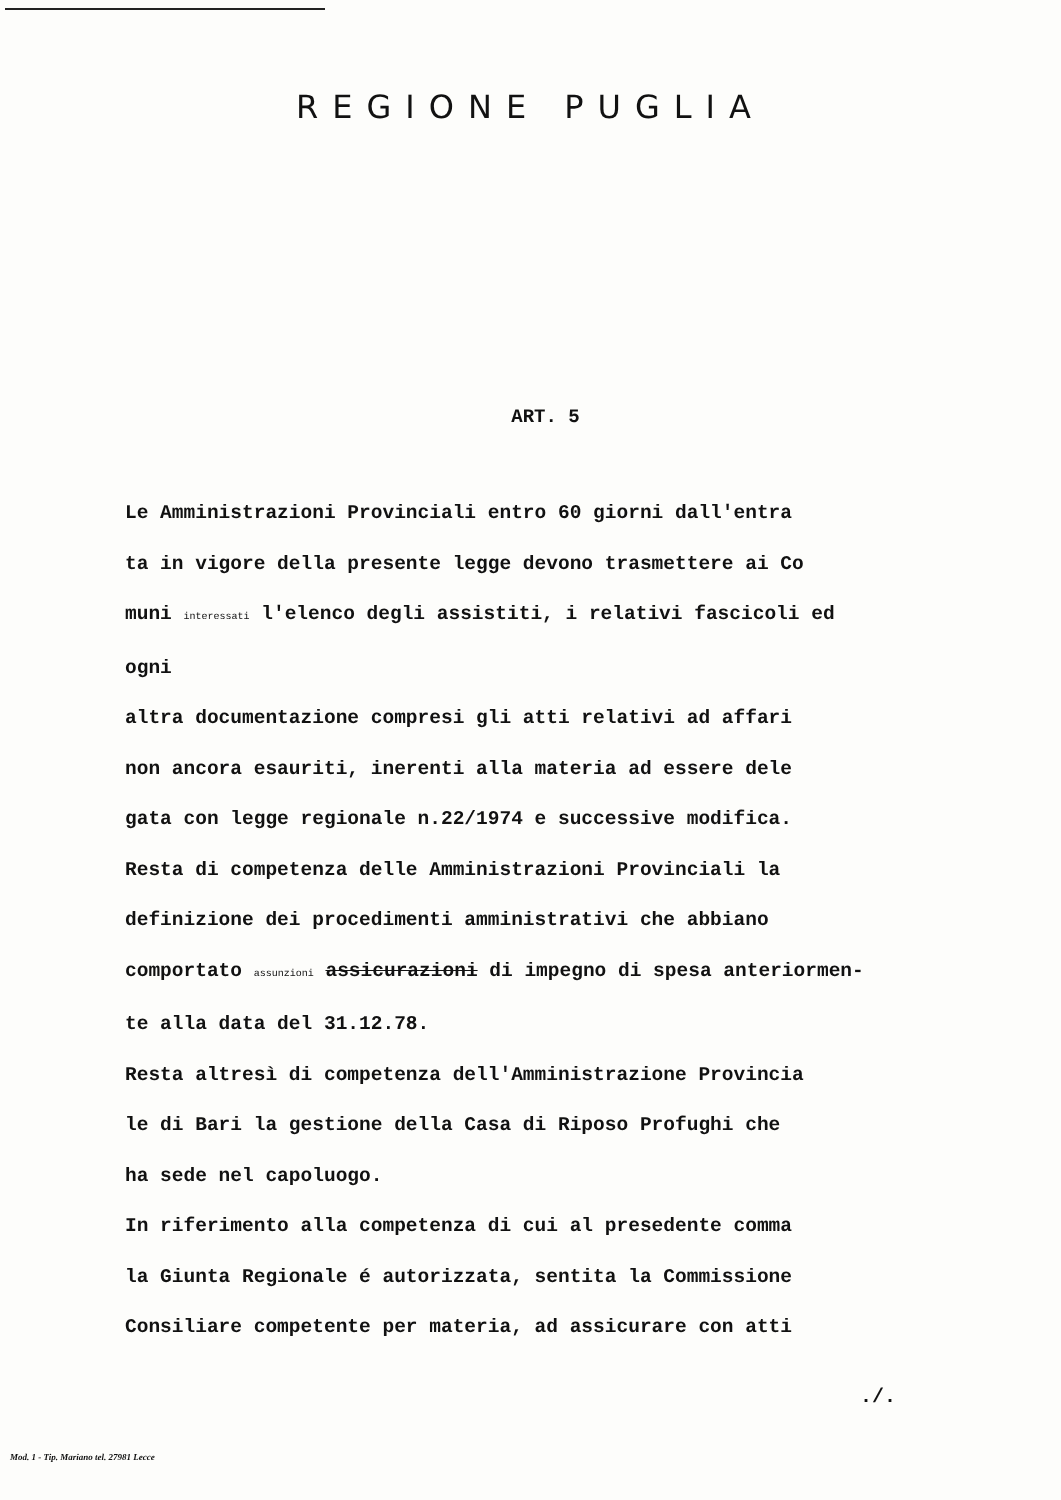REGIONE PUGLIA
ART. 5
Le Amministrazioni Provinciali entro 60 giorni dall'entra
ta in vigore della presente legge devono trasmettere ai Co
muni interessati l'elenco degli assistiti, i relativi fascicoli ed ogni
altra documentazione compresi gli atti relativi ad affari
non ancora esauriti, inerenti alla materia ad essere dele
gata con legge regionale n.22/1974 e successive modifica.
Resta di competenza delle Amministrazioni Provinciali la
definizione dei procedimenti amministrativi che abbiano
comportato assunzioni assicurazioni di impegno di spesa anteriormen-
te alla data del 31.12.78.
Resta altresì di competenza dell'Amministrazione Provincia
le di Bari la gestione della Casa di Riposo Profughi che
ha sede nel capoluogo.
In riferimento alla competenza di cui al presedente comma
la Giunta Regionale é autorizzata, sentita la Commissione
Consiliare competente per materia, ad assicurare con atti
./.
Mod. 1 - Tip. Mariano tel. 27981 Lecce